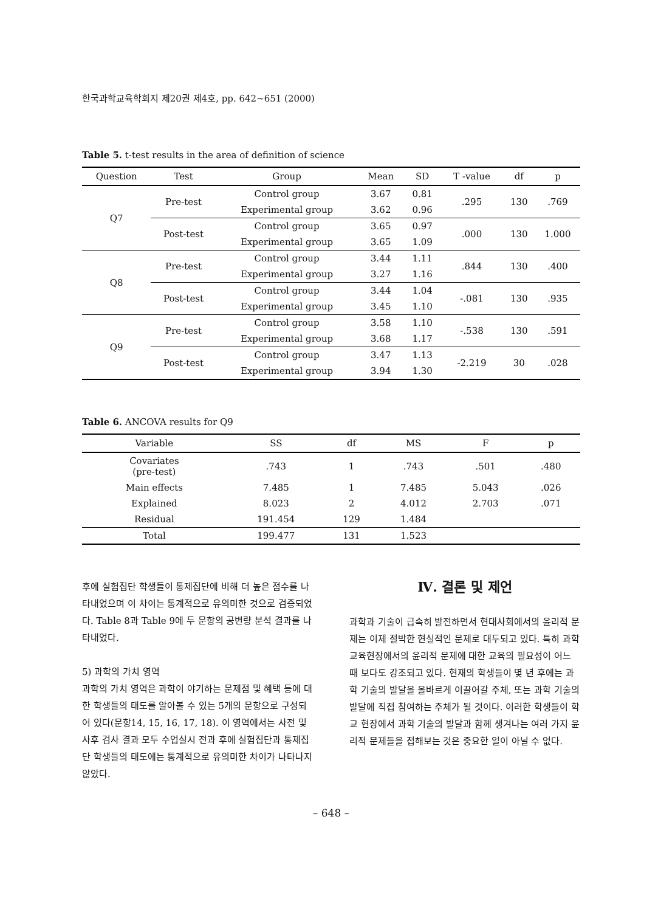한국과학교육학회지 제20권 제4호, pp. 642~651 (2000)
Table 5. t-test results in the area of definition of science
| Question | Test | Group | Mean | SD | T -value | df | p |
| --- | --- | --- | --- | --- | --- | --- | --- |
| Q7 | Pre-test | Control group | 3.67 | 0.81 | .295 | 130 | .769 |
| | | Experimental group | 3.62 | 0.96 | | | |
| | Post-test | Control group | 3.65 | 0.97 | .000 | 130 | 1.000 |
| | | Experimental group | 3.65 | 1.09 | | | |
| Q8 | Pre-test | Control group | 3.44 | 1.11 | .844 | 130 | .400 |
| | | Experimental group | 3.27 | 1.16 | | | |
| | Post-test | Control group | 3.44 | 1.04 | -.081 | 130 | .935 |
| | | Experimental group | 3.45 | 1.10 | | | |
| Q9 | Pre-test | Control group | 3.58 | 1.10 | -.538 | 130 | .591 |
| | | Experimental group | 3.68 | 1.17 | | | |
| | Post-test | Control group | 3.47 | 1.13 | -2.219 | 30 | .028 |
| | | Experimental group | 3.94 | 1.30 | | | |
Table 6. ANCOVA results for Q9
| Variable | SS | df | MS | F | p |
| --- | --- | --- | --- | --- | --- |
| Covariates (pre-test) | .743 | 1 | .743 | .501 | .480 |
| Main effects | 7.485 | 1 | 7.485 | 5.043 | .026 |
| Explained | 8.023 | 2 | 4.012 | 2.703 | .071 |
| Residual | 191.454 | 129 | 1.484 | | |
| Total | 199.477 | 131 | 1.523 | | |
후에 실험집단 학생들이 통제집단에 비해 더 높은 점수를 나타내었으며 이 차이는 통계적으로 유의미한 것으로 검증되었다. Table 8과 Table 9에 두 문항의 공변량 분석 결과를 나타내었다.
5) 과학의 가치 영역
과학의 가치 영역은 과학이 야기하는 문제점 및 혜택 등에 대한 학생들의 태도를 알아볼 수 있는 5개의 문항으로 구성되어 있다(문항14, 15, 16, 17, 18). 이 영역에서는 사전 및 사후 검사 결과 모두 수업실시 전과 후에 실험집단과 통제집단 학생들의 태도에는 통계적으로 유의미한 차이가 나타나지 않았다.
Ⅳ. 결론 및 제언
과학과 기술이 급속히 발전하면서 현대사회에서의 윤리적 문제는 이제 절박한 현실적인 문제로 대두되고 있다. 특히 과학 교육현장에서의 윤리적 문제에 대한 교육의 필요성이 어느 때 보다도 강조되고 있다. 현재의 학생들이 몇 년 후에는 과학 기술의 발달을 올바르게 이끌어갈 주체, 또는 과학 기술의 발달에 직접 참여하는 주체가 될 것이다. 이러한 학생들이 학교 현장에서 과학 기술의 발달과 함께 생겨나는 여러 가지 윤리적 문제들을 접해보는 것은 중요한 일이 아닐 수 없다.
– 648 –